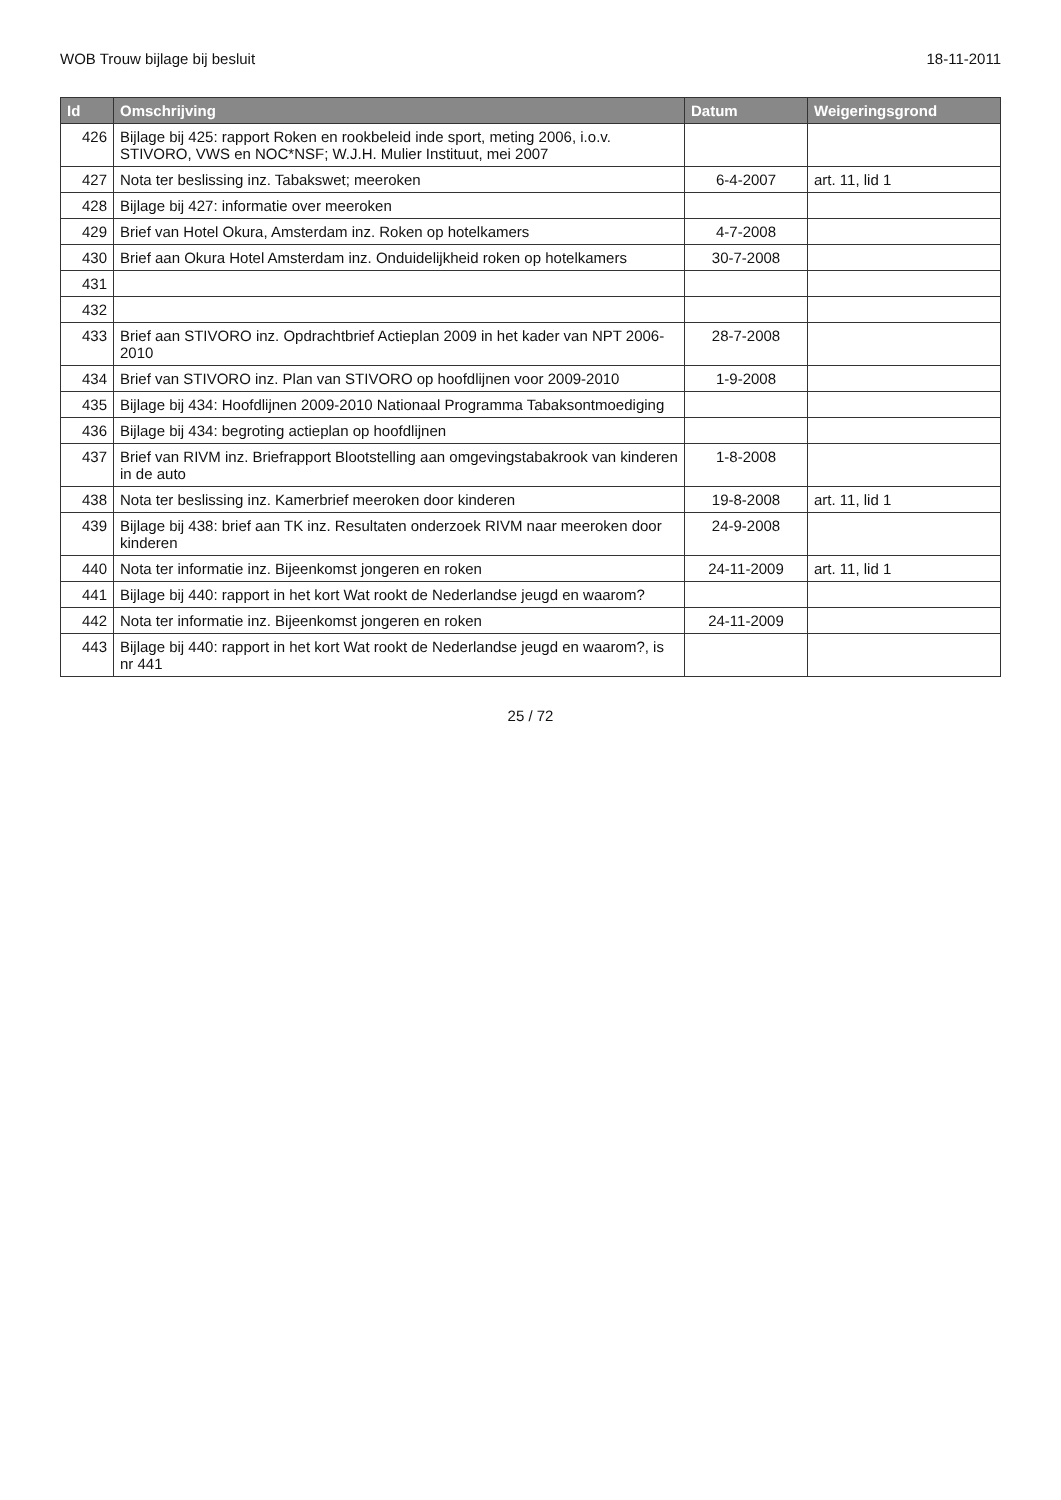WOB Trouw bijlage bij besluit 18-11-2011
| Id | Omschrijving | Datum | Weigeringsgrond |
| --- | --- | --- | --- |
| 426 | Bijlage bij 425: rapport Roken en rookbeleid inde sport, meting 2006, i.o.v. STIVORO, VWS en NOC*NSF; W.J.H. Mulier Instituut, mei 2007 | | |
| 427 | Nota ter beslissing inz. Tabakswet; meeroken | 6-4-2007 | art. 11, lid 1 |
| 428 | Bijlage bij 427: informatie over meeroken | | |
| 429 | Brief van Hotel Okura, Amsterdam inz. Roken op hotelkamers | 4-7-2008 | |
| 430 | Brief aan Okura Hotel Amsterdam inz. Onduidelijkheid roken op hotelkamers | 30-7-2008 | |
| 431 | | | |
| 432 | | | |
| 433 | Brief aan STIVORO inz. Opdrachtbrief Actieplan 2009 in het kader van NPT 2006-2010 | 28-7-2008 | |
| 434 | Brief van STIVORO inz. Plan van STIVORO op hoofdlijnen voor 2009-2010 | 1-9-2008 | |
| 435 | Bijlage bij 434: Hoofdlijnen 2009-2010 Nationaal Programma Tabaksontmoediging | | |
| 436 | Bijlage bij 434: begroting actieplan op hoofdlijnen | | |
| 437 | Brief van RIVM inz. Briefrapport Blootstelling aan omgevingstabakrook van kinderen in de auto | 1-8-2008 | |
| 438 | Nota ter beslissing inz. Kamerbrief meeroken door kinderen | 19-8-2008 | art. 11, lid 1 |
| 439 | Bijlage bij 438: brief aan TK inz. Resultaten onderzoek RIVM naar meeroken door kinderen | 24-9-2008 | |
| 440 | Nota ter informatie inz. Bijeenkomst jongeren en roken | 24-11-2009 | art. 11, lid 1 |
| 441 | Bijlage bij 440: rapport in het kort Wat rookt de Nederlandse jeugd en waarom? | | |
| 442 | Nota ter informatie inz. Bijeenkomst jongeren en roken | 24-11-2009 | |
| 443 | Bijlage bij 440: rapport in het kort Wat rookt de Nederlandse jeugd en waarom?, is nr 441 | | |
25 / 72